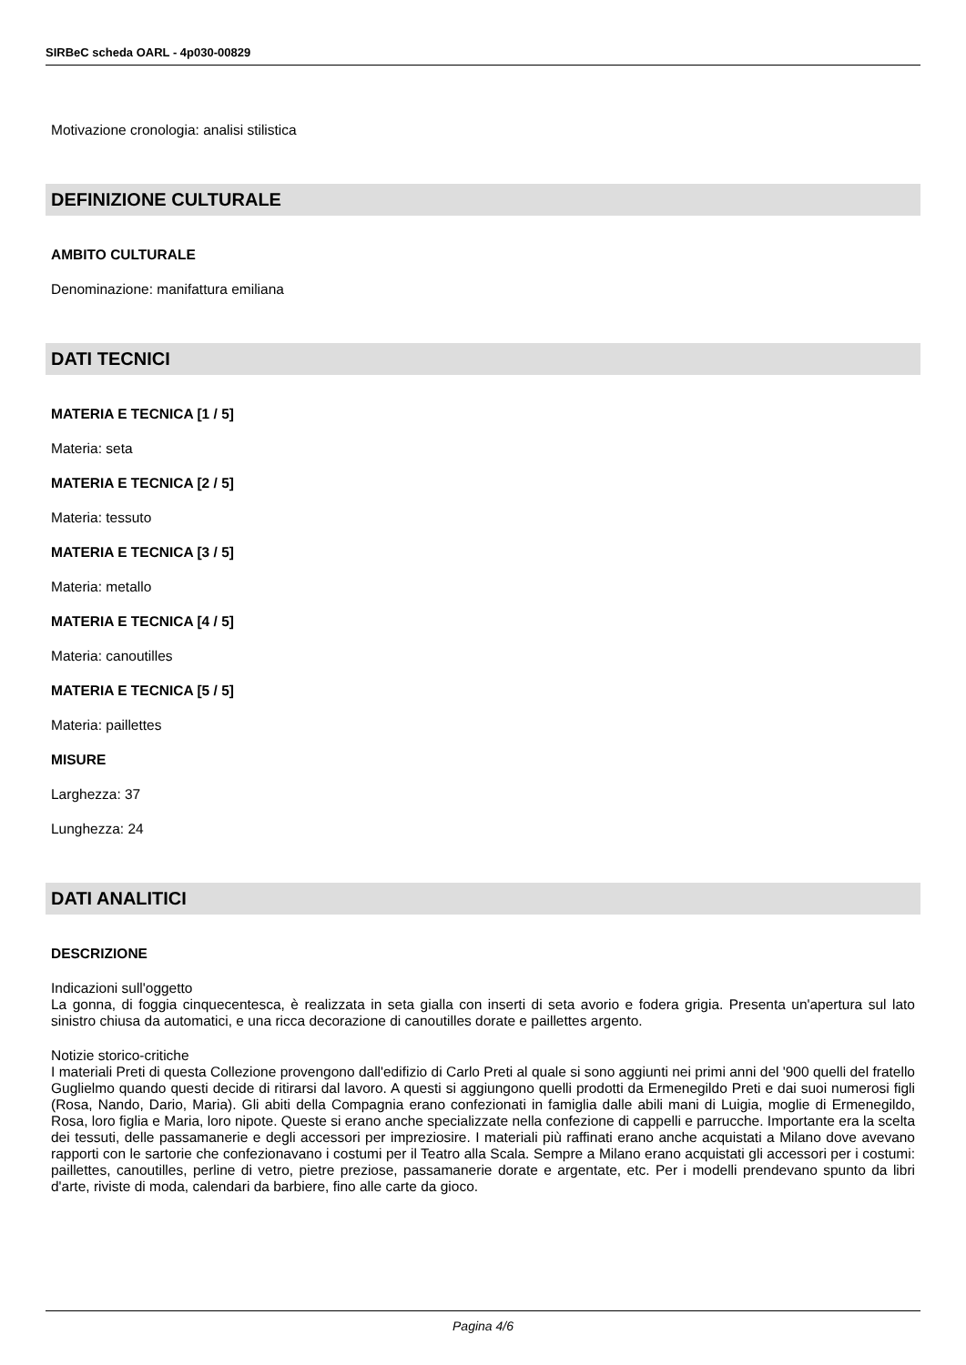SIRBeC scheda OARL - 4p030-00829
Motivazione cronologia: analisi stilistica
DEFINIZIONE CULTURALE
AMBITO CULTURALE
Denominazione: manifattura emiliana
DATI TECNICI
MATERIA E TECNICA [1 / 5]
Materia: seta
MATERIA E TECNICA [2 / 5]
Materia: tessuto
MATERIA E TECNICA [3 / 5]
Materia: metallo
MATERIA E TECNICA [4 / 5]
Materia: canoutilles
MATERIA E TECNICA [5 / 5]
Materia: paillettes
MISURE
Larghezza: 37
Lunghezza: 24
DATI ANALITICI
DESCRIZIONE
Indicazioni sull'oggetto
La gonna, di foggia cinquecentesca, è realizzata in seta gialla con inserti di seta avorio e fodera grigia. Presenta un'apertura sul lato sinistro chiusa da automatici, e una ricca decorazione di canoutilles dorate e paillettes argento.
Notizie storico-critiche
I materiali Preti di questa Collezione provengono dall'edifizio di Carlo Preti al quale si sono aggiunti nei primi anni del '900 quelli del fratello Guglielmo quando questi decide di ritirarsi dal lavoro. A questi si aggiungono quelli prodotti da Ermenegildo Preti e dai suoi numerosi figli (Rosa, Nando, Dario, Maria). Gli abiti della Compagnia erano confezionati in famiglia dalle abili mani di Luigia, moglie di Ermenegildo, Rosa, loro figlia e Maria, loro nipote. Queste si erano anche specializzate nella confezione di cappelli e parrucche. Importante era la scelta dei tessuti, delle passamanerie e degli accessori per impreziosire. I materiali più raffinati erano anche acquistati a Milano dove avevano rapporti con le sartorie che confezionavano i costumi per il Teatro alla Scala. Sempre a Milano erano acquistati gli accessori per i costumi: paillettes, canoutilles, perline di vetro, pietre preziose, passamanerie dorate e argentate, etc. Per i modelli prendevano spunto da libri d'arte, riviste di moda, calendari da barbiere, fino alle carte da gioco.
Pagina 4/6